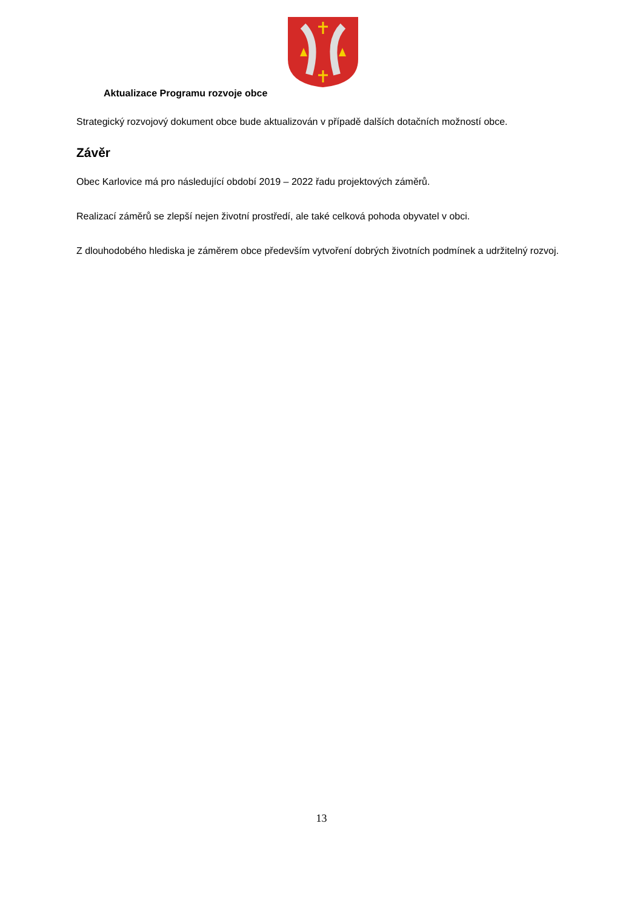Aktualizace Programu rozvoje obce
Strategický rozvojový dokument obce bude aktualizován v případě dalších dotačních možností obce.
Závěr
Obec Karlovice má pro následující období 2019 – 2022 řadu projektových záměrů.
Realizací záměrů se zlepší nejen životní prostředí, ale také celková pohoda obyvatel v obci.
Z dlouhodobého hlediska je záměrem obce především vytvoření dobrých životních podmínek a udržitelný rozvoj.
13